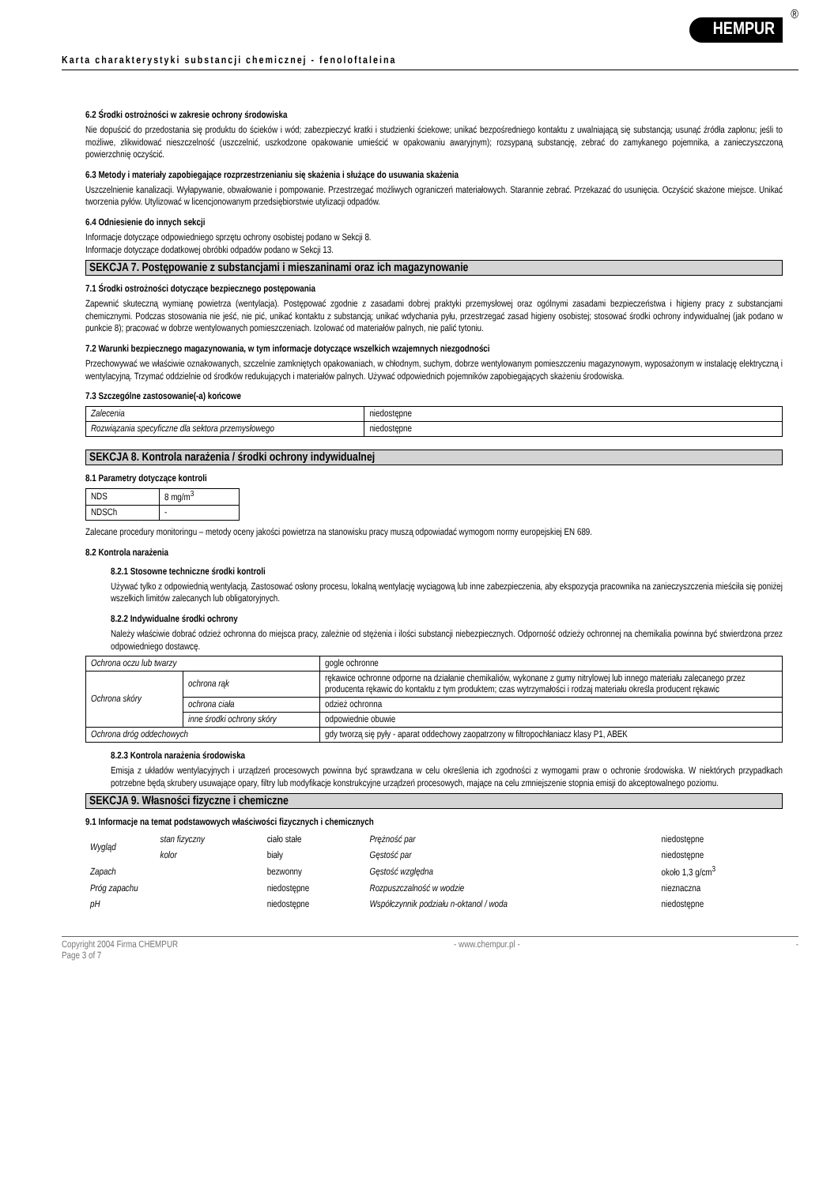Karta charakterystyki substancji chemicznej - fenoloftaleina
HEMPUR
®
6.2 Środki ostrożności w zakresie ochrony środowiska
Nie dopuścić do przedostania się produktu do ścieków i wód; zabezpieczyć kratki i studzienki ściekowe; unikać bezpośredniego kontaktu z uwalniającą się substancją; usunąć źródła zapłonu; jeśli to możliwe, zlikwidować nieszczelność (uszczelnić, uszkodzone opakowanie umieścić w opakowaniu awaryjnym); rozsypaną substancję, zebrać do zamykanego pojemnika, a zanieczyszczoną powierzchnię oczyścić.
6.3 Metody i materiały zapobiegające rozprzestrzenianiu się skażenia i służące do usuwania skażenia
Uszczelnienie kanalizacji. Wyłapywanie, obwałowanie i pompowanie. Przestrzegać możliwych ograniczeń materiałowych. Starannie zebrać. Przekazać do usunięcia. Oczyścić skażone miejsce. Unikać tworzenia pyłów. Utylizować w licencjonowanym przedsiębiorstwie utylizacji odpadów.
6.4 Odniesienie do innych sekcji
Informacje dotyczące odpowiedniego sprzętu ochrony osobistej podano w Sekcji 8.
Informacje dotyczące dodatkowej obróbki odpadów podano w Sekcji 13.
SEKCJA 7. Postępowanie z substancjami i mieszaninami oraz ich magazynowanie
7.1 Środki ostrożności dotyczące bezpiecznego postępowania
Zapewnić skuteczną wymianę powietrza (wentylacja). Postępować zgodnie z zasadami dobrej praktyki przemysłowej oraz ogólnymi zasadami bezpieczeństwa i higieny pracy z substancjami chemicznymi. Podczas stosowania nie jeść, nie pić, unikać kontaktu z substancją; unikać wdychania pyłu, przestrzegać zasad higieny osobistej; stosować środki ochrony indywidualnej (jak podano w punkcie 8); pracować w dobrze wentylowanych pomieszczeniach. Izolować od materiałów palnych, nie palić tytoniu.
7.2 Warunki bezpiecznego magazynowania, w tym informacje dotyczące wszelkich wzajemnych niezgodności
Przechowywać we właściwie oznakowanych, szczelnie zamkniętych opakowaniach, w chłodnym, suchym, dobrze wentylowanym pomieszczeniu magazynowym, wyposażonym w instalację elektryczną i wentylacyjną. Trzymać oddzielnie od środków redukujących i materiałów palnych. Używać odpowiednich pojemników zapobiegających skażeniu środowiska.
7.3 Szczególne zastosowanie(-a) końcowe
| Zalecenia | niedostępne |
| Rozwiązania specyficzne dla sektora przemysłowego | niedostępne |
SEKCJA 8. Kontrola narażenia / środki ochrony indywidualnej
8.1 Parametry dotyczące kontroli
| NDS | 8 mg/m<sup>3</sup> |
| NDSCh | - |
Zalecane procedury monitoringu – metody oceny jakości powietrza na stanowisku pracy muszą odpowiadać wymogom normy europejskiej EN 689.
8.2 Kontrola narażenia
8.2.1 Stosowne techniczne środki kontroli
Używać tylko z odpowiednią wentylacją. Zastosować osłony procesu, lokalną wentylację wyciągową lub inne zabezpieczenia, aby ekspozycja pracownika na zanieczyszczenia mieściła się poniżej wszelkich limitów zalecanych lub obligatoryjnych.
8.2.2 Indywidualne środki ochrony
Należy właściwie dobrać odzież ochronna do miejsca pracy, zależnie od stężenia i ilości substancji niebezpiecznych. Odporność odzieży ochronnej na chemikalia powinna być stwierdzona przez odpowiedniego dostawcę.
| Ochrona oczu lub twarzy | | gogle ochronne |
| Ochrona skóry | ochrona rąk | rękawice ochronne odporne na działanie chemikaliów, wykonane z gumy nitrylowej lub innego materiału zalecanego przez producenta rękawic do kontaktu z tym produktem; czas wytrzymałości i rodzaj materiału określa producent rękawic |
| | ochrona ciała | odzież ochronna |
| | inne środki ochrony skóry | odpowiednie obuwie |
| Ochrona dróg oddechowych | | gdy tworzą się pyły - aparat oddechowy zaopatrzony w filtropochłaniacz klasy P1, ABEK |
8.2.3 Kontrola narażenia środowiska
Emisja z układów wentylacyjnych i urządzeń procesowych powinna być sprawdzana w celu określenia ich zgodności z wymogami praw o ochronie środowiska. W niektórych przypadkach potrzebne będą skrubery usuwające opary, filtry lub modyfikacje konstrukcyjne urządzeń procesowych, mające na celu zmniejszenie stopnia emisji do akceptowalnego poziomu.
SEKCJA 9. Własności fizyczne i chemiczne
9.1 Informacje na temat podstawowych właściwości fizycznych i chemicznych
| Wygląd | stan fizyczny | ciało stałe | Prężność par | niedostępne |
| | kolor | biały | Gęstość par | niedostępne |
| Zapach | | bezwonny | Gęstość względna | około 1,3 g/cm<sup>3</sup> |
| Próg zapachu | | niedostępne | Rozpuszczalność w wodzie | nieznaczna |
| pH | | niedostępne | Współczynnik podziału n-oktanol / woda | niedostępne |
Copyright 2004 Firma CHEMPUR
Page 3 of 7 - www.chempur.pl - -